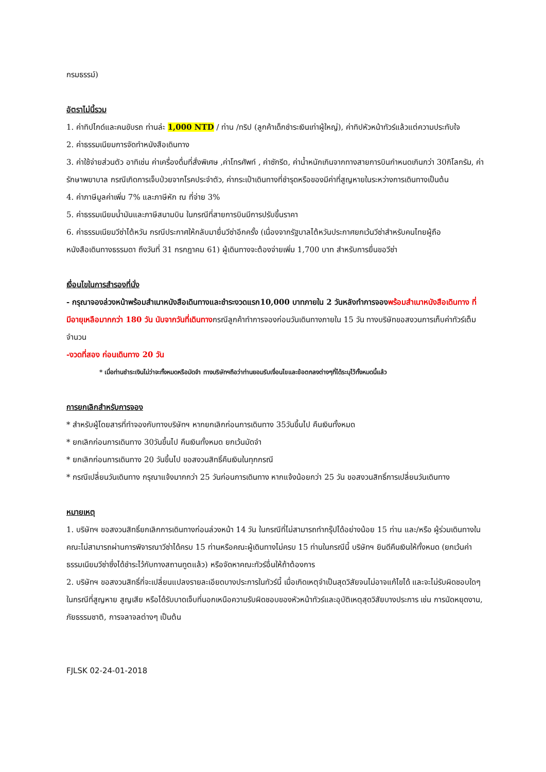กรมธรรม์)
อัตราไม่นี้รวม
1. ค่าทิปไกด์และคนขับรถ ท่านล่ะ 1,000 NTD / ท่าน /ทริป (ลูกค้าเด็กชำระเงินเท่าผู้ใหญ่), ค่าทิปหัวหน้าทัวร์แล้วแต่ความประทับใจ
2. ค่าธรรมเนียมการจัดทำหนังสือเดินทาง
3. ค่าใช้จ่ายส่วนตัว อาทิเช่น ค่าเครื่องดื่มที่สั่งพิเศษ ,ค่าโทรศัพท์ , ค่าซักรีด, ค่าน้ำหนักเกินจากทางสายการบินกำหนดเกินกว่า 30กิโลกรัม, ค่ารักษาพยาบาล กรณีเกิดการเจ็บป่วยจากโรคประจำตัว, ค่ากระเป๋าเดินทางที่ชำรุดหรือของมีค่าที่สูญหายในระหว่างการเดินทางเป็นต้น
4. ค่าภาษีมูลค่าเพิ่ม 7% และภาษีหัก ณ ที่จ่าย 3%
5. ค่าธรรมเนียมน้ำมันและภาษีสนามบิน ในกรณีที่สายการบินมีการปรับขึ้นราคา
6. ค่าธรรมเนียมวีซ่าไต้หวัน กรณีประกาศให้กลับมายื่นวีซ่าอีกครั้ง (เนื่องจากรัฐบาลไต้หวันประกาศยกเว้นวีซ่าสำหรับคนไทยผู้ถือหนังสือเดินทางธรรมดา ถึงวันที่ 31 กรกฎาคม 61) ผู้เดินทางจะต้องจ่ายเพิ่ม 1,700 บาท สำหรับการยื่นขอวีซ่า
เงื่อนไขในการสำรองที่นั่ง
- กรุณาจองล่วงหน้าพร้อมสำเนาหนังสือเดินทางและชำระงวดแรก10,000 บาทภายใน 2 วันหลังทำการจอง พร้อมสำเนาหนังสือเดินทาง ที่มีอายุเหลือมากกว่า 180 วัน นับจากวันที่เดินทางกรณีลูกค้าทำการจองก่อนวันเดินทางภายใน 15 วัน ทางบริษัทขอสงวนการเก็บค่าทัวร์เต็มจำนวน
-งวดที่สอง ก่อนเดินทาง 20 วัน
* เมื่อท่านชำระเงินไม่ว่าจะทั้งหมดหรือมัดจำ ทางบริษัทฯถือว่าท่านยอมรับเงื่อนไขและข้อตกลงต่างๆที่ได้ระบุไว้ทั้งหมดนี้แล้ว
การยกเลิกสำหรับการจอง
* สำหรับผู้โดยสารที่ทำจองกับทางบริษัทฯ หากยกเลิกก่อนการเดินทาง 35วันขึ้นไป คืนเงินทั้งหมด
* ยกเลิกก่อนการเดินทาง 30วันขึ้นไป คืนเงินทั้งหมด ยกเว้นมัดจำ
* ยกเลิกก่อนการเดินทาง 20 วันขึ้นไป ขอสงวนสิทธิ์คืนเงินในทุกกรณี
* กรณีเปลี่ยนวันเดินทาง กรุณาแจ้งมากกว่า 25 วันก่อนการเดินทาง หากแจ้งน้อยกว่า 25 วัน ขอสงวนสิทธิ์การเปลี่ยนวันเดินทาง
หมายเหตุ
1. บริษัทฯ ขอสงวนสิทธิ์ยกเลิกการเดินทางก่อนล่วงหน้า 14 วัน ในกรณีที่ไม่สามารถทำกรุ๊ปได้อย่างน้อย 15 ท่าน และ/หรือ ผู้ร่วมเดินทางในคณะไม่สามารถผ่านการพิจารณาวีซ่าได้ครบ 15 ท่านหรือคณะผู้เดินทางไม่ครบ 15 ท่านในกรณีนี้ บริษัทฯ ยินดีคืนเงินให้ทั้งหมด (ยกเว้นค่าธรรมเนียมวีซ่าซึ่งได้ชำระไว้กับทางสถานทูตแล้ว) หรือจัดหาคณะทัวร์อื่นให้ถ้าต้องการ
2. บริษัทฯ ขอสงวนสิทธิ์ที่จะเปลี่ยนแปลงรายละเอียดบางประการในทัวร์นี้ เมื่อเกิดเหตุจำเป็นสุดวิสัยจนไม่อาจแก้ไขได้ และจะไม่รับผิดชอบใดๆในกรณีที่สูญหาย สูญเสีย หรือได้รับบาดเจ็บที่นอกเหนือความรับผิดชอบของหัวหน้าทัวร์และอุบัติเหตุสุดวิสัยบางประการ เช่น การนัดหยุดงาน, ภัยธรรมชาติ, การจลาจลต่างๆ เป็นต้น
FJLSK 02-24-01-2018